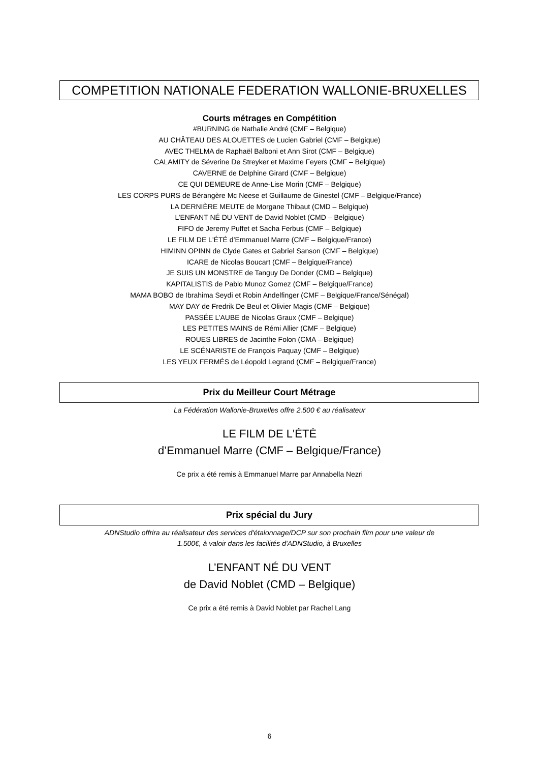COMPETITION NATIONALE FEDERATION WALLONIE-BRUXELLES
Courts métrages en Compétition
#BURNING de Nathalie André (CMF – Belgique)
AU CHÂTEAU DES ALOUETTES de Lucien Gabriel (CMF – Belgique)
AVEC THELMA de Raphaël Balboni et Ann Sirot (CMF – Belgique)
CALAMITY de Séverine De Streyker et Maxime Feyers (CMF – Belgique)
CAVERNE de Delphine Girard (CMF – Belgique)
CE QUI DEMEURE de Anne-Lise Morin (CMF – Belgique)
LES CORPS PURS de Bérangère Mc Neese et Guillaume de Ginestel (CMF – Belgique/France)
LA DERNIÈRE MEUTE de Morgane Thibaut (CMD – Belgique)
L’ENFANT NÉ DU VENT de David Noblet (CMD – Belgique)
FIFO de Jeremy Puffet et Sacha Ferbus (CMF – Belgique)
LE FILM DE L'ÉTÉ d’Emmanuel Marre (CMF – Belgique/France)
HIMINN OPINN de Clyde Gates et Gabriel Sanson (CMF – Belgique)
ICARE de Nicolas Boucart (CMF – Belgique/France)
JE SUIS UN MONSTRE de Tanguy De Donder (CMD – Belgique)
KAPITALISTIS de Pablo Munoz Gomez (CMF – Belgique/France)
MAMA BOBO de Ibrahima Seydi et Robin Andelfinger (CMF – Belgique/France/Sénégal)
MAY DAY de Fredrik De Beul et Olivier Magis (CMF – Belgique)
PASSÉE L’AUBE de Nicolas Graux (CMF – Belgique)
LES PETITES MAINS de Rémi Allier (CMF – Belgique)
ROUES LIBRES de Jacinthe Folon (CMA – Belgique)
LE SCÉNARISTE de François Paquay (CMF – Belgique)
LES YEUX FERMÉS de Léopold Legrand (CMF – Belgique/France)
Prix du Meilleur Court Métrage
La Fédération Wallonie-Bruxelles offre 2.500 € au réalisateur
LE FILM DE L'ÉTÉ
d’Emmanuel Marre (CMF – Belgique/France)
Ce prix a été remis à Emmanuel Marre par Annabella Nezri
Prix spécial du Jury
ADNStudio offrira au réalisateur des services d'étalonnage/DCP sur son prochain film pour une valeur de
1.500€, à valoir dans les facilités d'ADNStudio, à Bruxelles
L’ENFANT NÉ DU VENT
de David Noblet (CMD – Belgique)
Ce prix a été remis à David Noblet par Rachel Lang
6